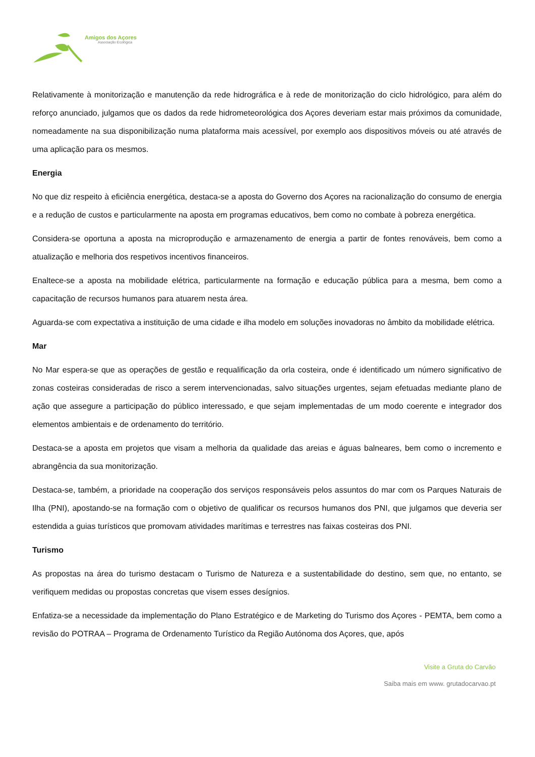Amigos dos Açores
Associação Ecológica
Relativamente à monitorização e manutenção da rede hidrográfica e à rede de monitorização do ciclo hidrológico, para além do reforço anunciado, julgamos que os dados da rede hidrometeorológica dos Açores deveriam estar mais próximos da comunidade, nomeadamente na sua disponibilização numa plataforma mais acessível, por exemplo aos dispositivos móveis ou até através de uma aplicação para os mesmos.
Energia
No que diz respeito à eficiência energética, destaca-se a aposta do Governo dos Açores na racionalização do consumo de energia e a redução de custos e particularmente na aposta em programas educativos, bem como no combate à pobreza energética.
Considera-se oportuna a aposta na microprodução e armazenamento de energia a partir de fontes renováveis, bem como a atualização e melhoria dos respetivos incentivos financeiros.
Enaltece-se a aposta na mobilidade elétrica, particularmente na formação e educação pública para a mesma, bem como a capacitação de recursos humanos para atuarem nesta área.
Aguarda-se com expectativa a instituição de uma cidade e ilha modelo em soluções inovadoras no âmbito da mobilidade elétrica.
Mar
No Mar espera-se que as operações de gestão e requalificação da orla costeira, onde é identificado um número significativo de zonas costeiras consideradas de risco a serem intervencionadas, salvo situações urgentes, sejam efetuadas mediante plano de ação que assegure a participação do público interessado, e que sejam implementadas de um modo coerente e integrador dos elementos ambientais e de ordenamento do território.
Destaca-se a aposta em projetos que visam a melhoria da qualidade das areias e águas balneares, bem como o incremento e abrangência da sua monitorização.
Destaca-se, também, a prioridade na cooperação dos serviços responsáveis pelos assuntos do mar com os Parques Naturais de Ilha (PNI), apostando-se na formação com o objetivo de qualificar os recursos humanos dos PNI, que julgamos que deveria ser estendida a guias turísticos que promovam atividades marítimas e terrestres nas faixas costeiras dos PNI.
Turismo
As propostas na área do turismo destacam o Turismo de Natureza e a sustentabilidade do destino, sem que, no entanto, se verifiquem medidas ou propostas concretas que visem esses desígnios.
Enfatiza-se a necessidade da implementação do Plano Estratégico e de Marketing do Turismo dos Açores - PEMTA, bem como a revisão do POTRAA – Programa de Ordenamento Turístico da Região Autónoma dos Açores, que, após
Visite a Gruta do Carvão
Saiba mais em www. grutadocarvao.pt